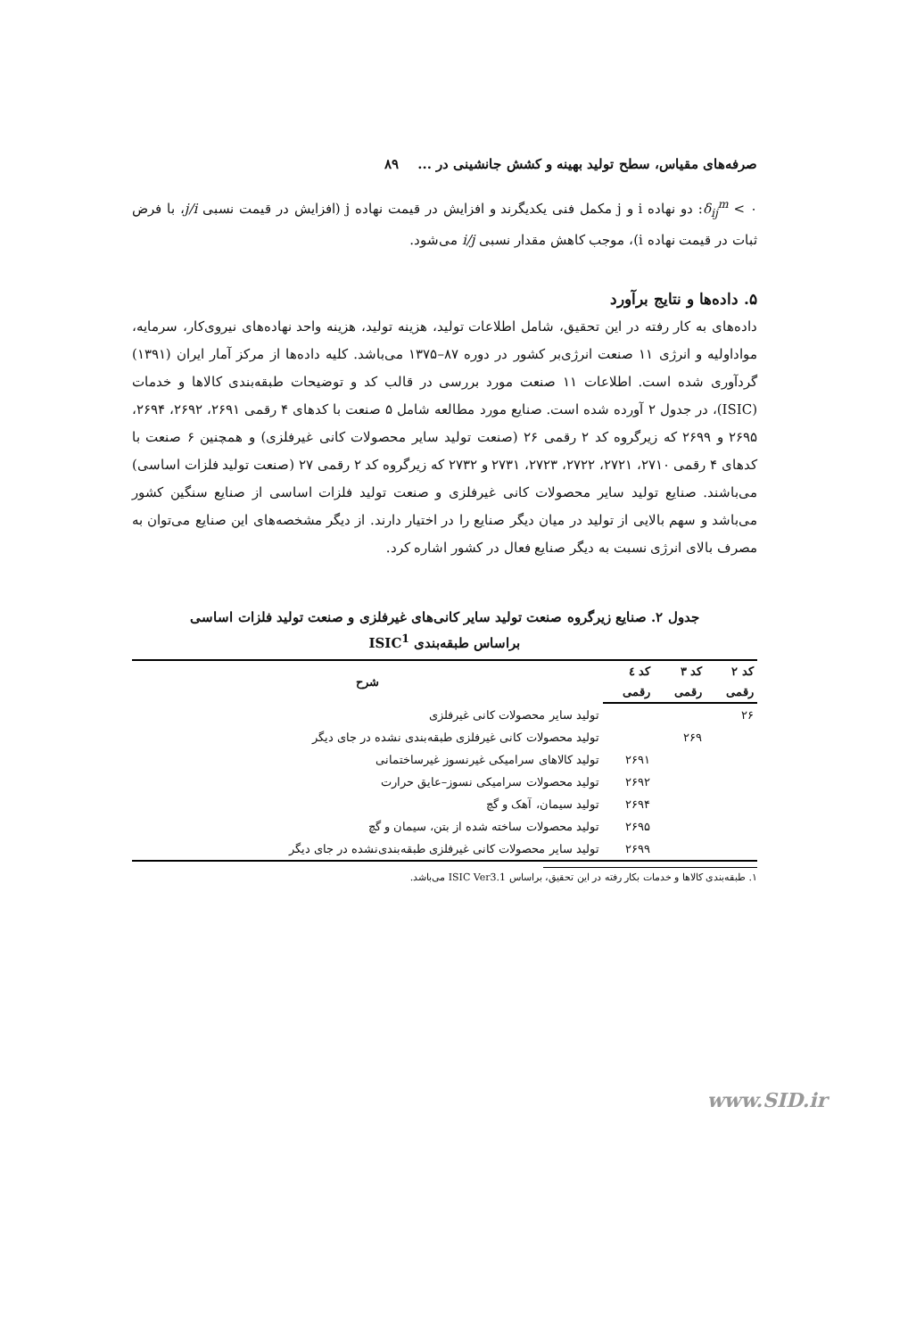صرفه‌های مقیاس، سطح تولید بهینه و کشش جانشینی در ... ۸۹
۰ > δ<sub>ij</sub><sup>m</sup>: دو نهاده i و j مکمل فنی یکدیگرند و افزایش در قیمت نهاده j (افزایش در قیمت نسبی j/i، با فرض ثبات در قیمت نهاده i)، موجب کاهش مقدار نسبی i/j می‌شود.
۵. داده‌ها و نتایج برآورد
داده‌های به کار رفته در این تحقیق، شامل اطلاعات تولید، هزینه تولید، هزینه واحد نهاده‌های نیروی‌کار، سرمایه، مواداولیه و انرژی ۱۱ صنعت انرژی‌بر کشور در دوره ۸۷–۱۳۷۵ می‌باشد. کلیه داده‌ها از مرکز آمار ایران (۱۳۹۱) گردآوری شده است. اطلاعات ۱۱ صنعت مورد بررسی در قالب کد و توضیحات طبقه‌بندی کالاها و خدمات (ISIC)، در جدول ۲ آورده شده است. صنایع مورد مطالعه شامل ۵ صنعت با کدهای ۴ رقمی ۲۶۹۱، ۲۶۹۲، ۲۶۹۴، ۲۶۹۵ و ۲۶۹۹ که زیرگروه کد ۲ رقمی ۲۶ (صنعت تولید سایر محصولات کانی غیرفلزی) و همچنین ۶ صنعت با کدهای ۴ رقمی ۲۷۱۰، ۲۷۲۱، ۲۷۲۲، ۲۷۲۳، ۲۷۳۱ و ۲۷۳۲ که زیرگروه کد ۲ رقمی ۲۷ (صنعت تولید فلزات اساسی) می‌باشند. صنایع تولید سایر محصولات کانی غیرفلزی و صنعت تولید فلزات اساسی از صنایع سنگین کشور می‌باشد و سهم بالایی از تولید در میان دیگر صنایع را در اختیار دارند. از دیگر مشخصه‌های این صنایع می‌توان به مصرف بالای انرژی نسبت به دیگر صنایع فعال در کشور اشاره کرد.
جدول ۲. صنایع زیرگروه صنعت تولید سایر کانی‌های غیرفلزی و صنعت تولید فلزات اساسی
براساس طبقه‌بندی ISIC<sup>1</sup>
| کد ۲ | کد ۳ | کد ٤ | شرح |
| --- | --- | --- | --- |
| رقمی | رقمی | رقمی | |
| ۲۶ | | | تولید سایر محصولات کانی غیرفلزی |
| | ۲۶۹ | | تولید محصولات کانی غیرفلزی طبقه‌بندی نشده در جای دیگر |
| | | ۲۶۹۱ | تولید کالاهای سرامیکی غیرنسوز غیرساختمانی |
| | | ۲۶۹۲ | تولید محصولات سرامیکی نسوز–عایق حرارت |
| | | ۲۶۹۴ | تولید سیمان، آهک و گچ |
| | | ۲۶۹۵ | تولید محصولات ساخته شده از بتن، سیمان و گچ |
| | | ۲۶۹۹ | تولید سایر محصولات کانی غیرفلزی طبقه‌بندی‌نشده در جای دیگر |
۱. طبقه‌بندی کالاها و خدمات بکار رفته در این تحقیق، براساس ISIC Ver3.1 می‌باشد.
www.SID.ir